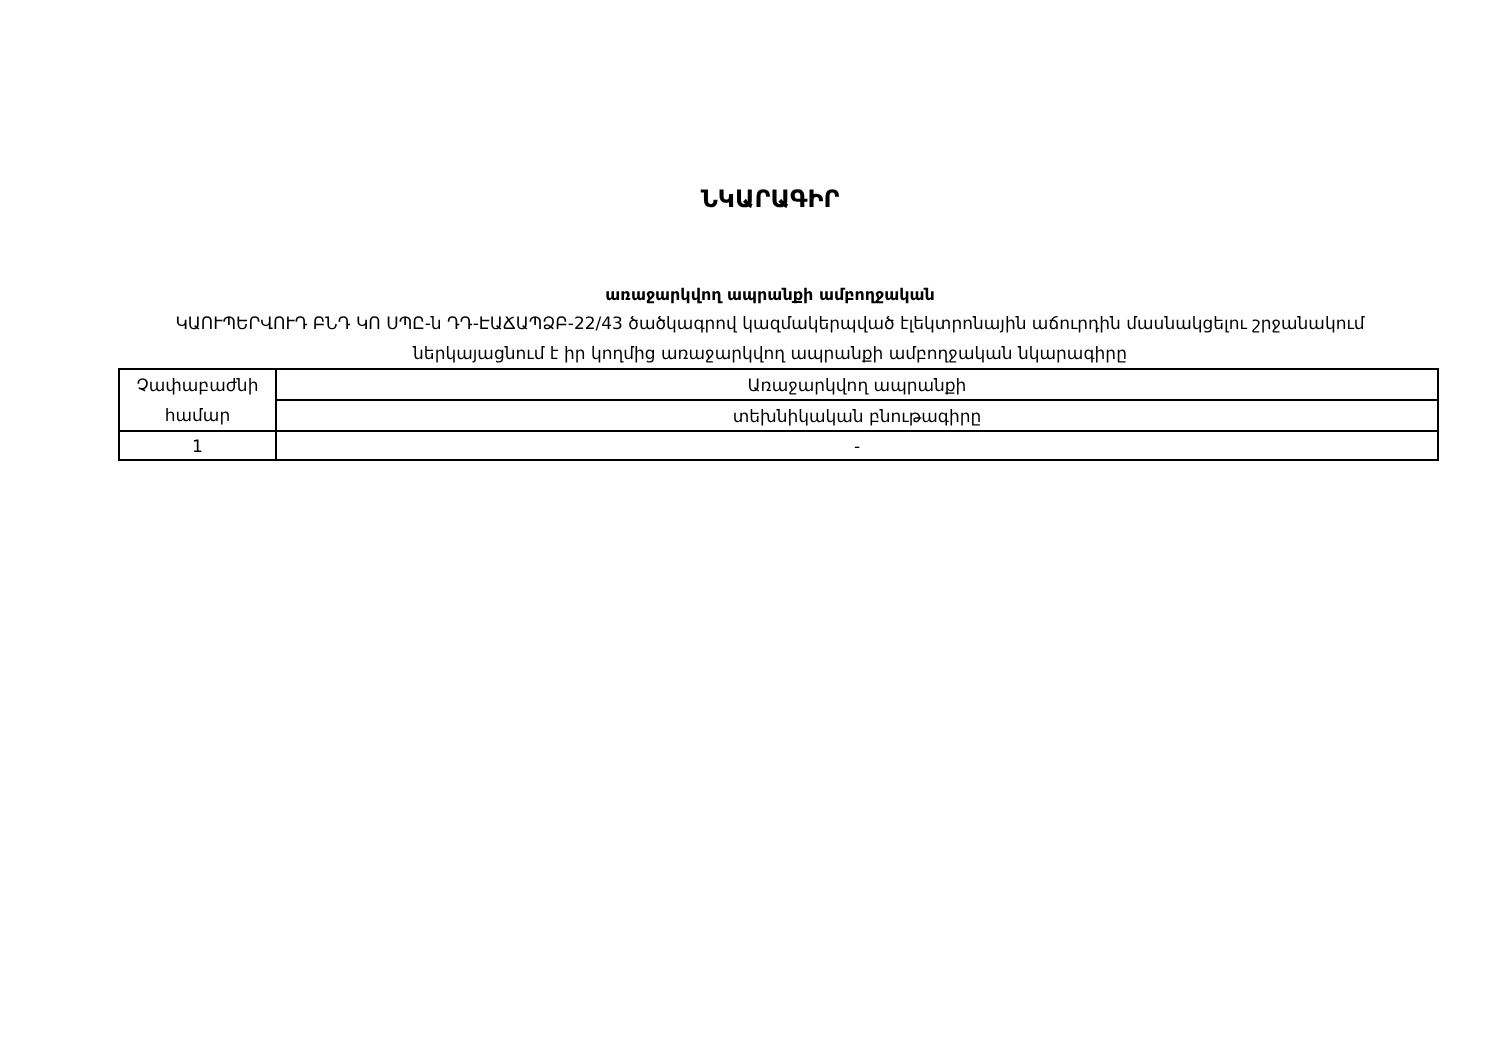ՆԿԱՐԱԳԻՐ
առաջարկվող ապրանքի ամբողջական
ԿԱՈՒՊԵՐՎՈՒԴ ԲՆԴ ԿՈ ՍՊԸ-ն ԴԴ-ԷԱՃԱՊՁԲ-22/43 ծածկագրով կազմակերպված էլեկտրոնային աճուրդին մասնակցելու շրջանակում ներկայացնում է իր կողմից առաջարկվող ապրանքի ամբողջական նկարագիրը
| Չափաբաժնի համար | Առաջարկվող ապրանքի |
| | տեխնիկական բնութագիրը |
| 1 | - |